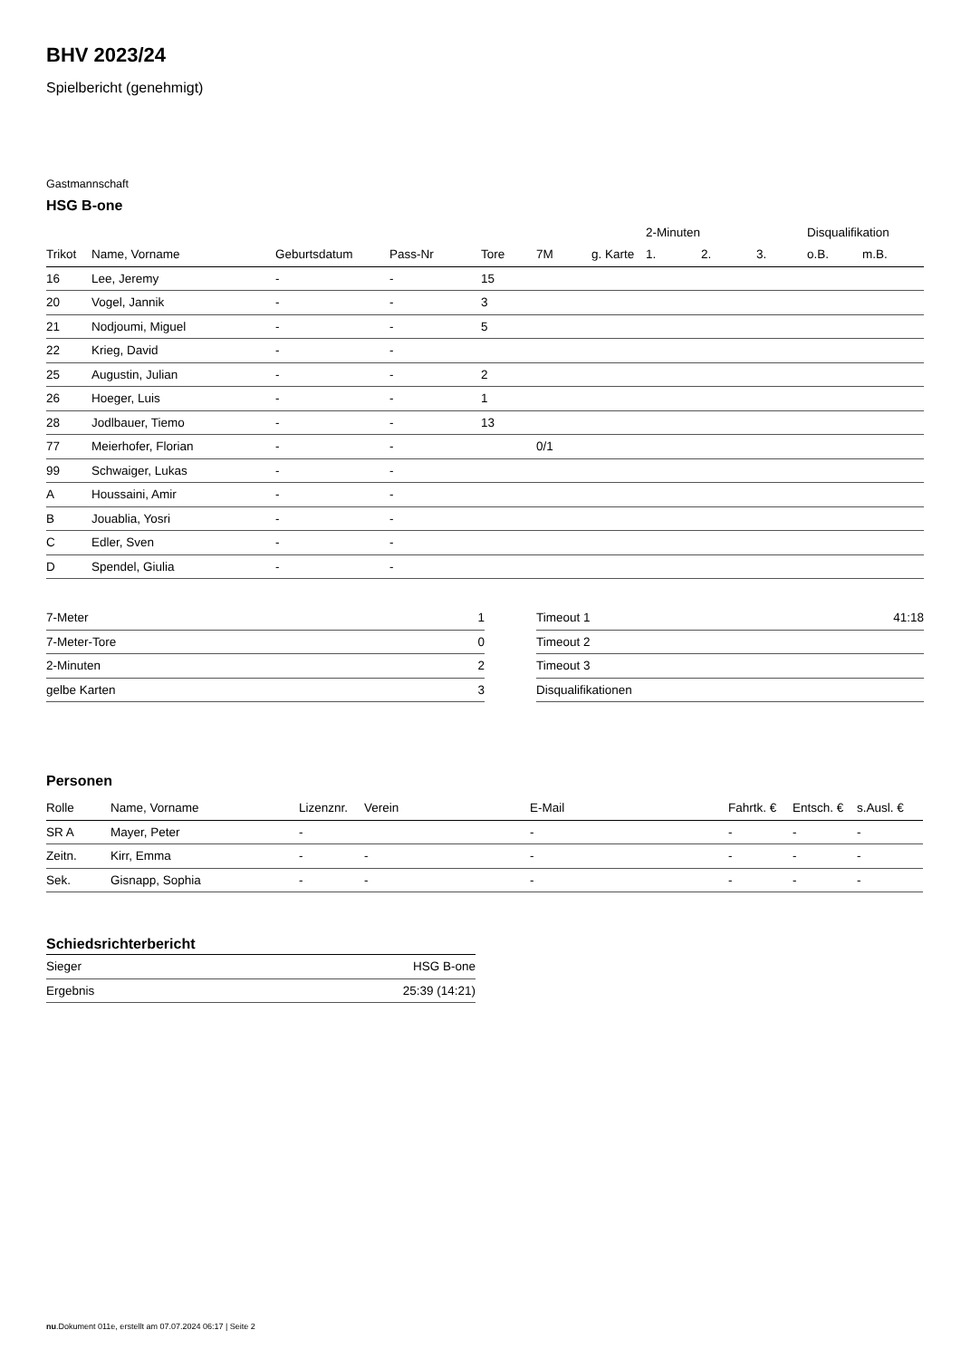BHV 2023/24
Spielbericht (genehmigt)
Gastmannschaft
HSG B-one
| | | | | | | | 2-Minuten | | | Disqualifikation | |
| --- | --- | --- | --- | --- | --- | --- | --- | --- | --- | --- | --- |
| Trikot | Name, Vorname | Geburtsdatum | Pass-Nr | Tore | 7M | g. Karte | 1. | 2. | 3. | o.B. | m.B. |
| 16 | Lee, Jeremy | - | - | 15 | | | | | | | |
| 20 | Vogel, Jannik | - | - | 3 | | | | | | | |
| 21 | Nodjoumi, Miguel | - | - | 5 | | | | | | | |
| 22 | Krieg, David | - | - | | | | | | | | |
| 25 | Augustin, Julian | - | - | 2 | | | | | | | |
| 26 | Hoeger, Luis | - | - | 1 | | | | | | | |
| 28 | Jodlbauer, Tiemo | - | - | 13 | | | | | | | |
| 77 | Meierhofer, Florian | - | - | | 0/1 | | | | | | |
| 99 | Schwaiger, Lukas | - | - | | | | | | | | |
| A | Houssaini, Amir | - | - | | | | | | | | |
| B | Jouablia, Yosri | - | - | | | | | | | | |
| C | Edler, Sven | - | - | | | | | | | | |
| D | Spendel, Giulia | - | - | | | | | | | | |
| 7-Meter | 1 |
| 7-Meter-Tore | 0 |
| 2-Minuten | 2 |
| gelbe Karten | 3 |
| Timeout 1 | 41:18 |
| Timeout 2 | |
| Timeout 3 | |
| Disqualifikationen | |
Personen
| Rolle | Name, Vorname | Lizenznr. | Verein | E-Mail | Fahrtk. € | Entsch. € | s.Ausl. € |
| --- | --- | --- | --- | --- | --- | --- | --- |
| SR A | Mayer, Peter | - | | - | - | - | - |
| Zeitn. | Kirr, Emma | - | - | - | - | - | - |
| Sek. | Gisnapp, Sophia | - | - | - | - | - | - |
Schiedsrichterbericht
| Sieger | HSG B-one |
| Ergebnis | 25:39 (14:21) |
nu.Dokument 011e, erstellt am 07.07.2024 06:17 | Seite 2